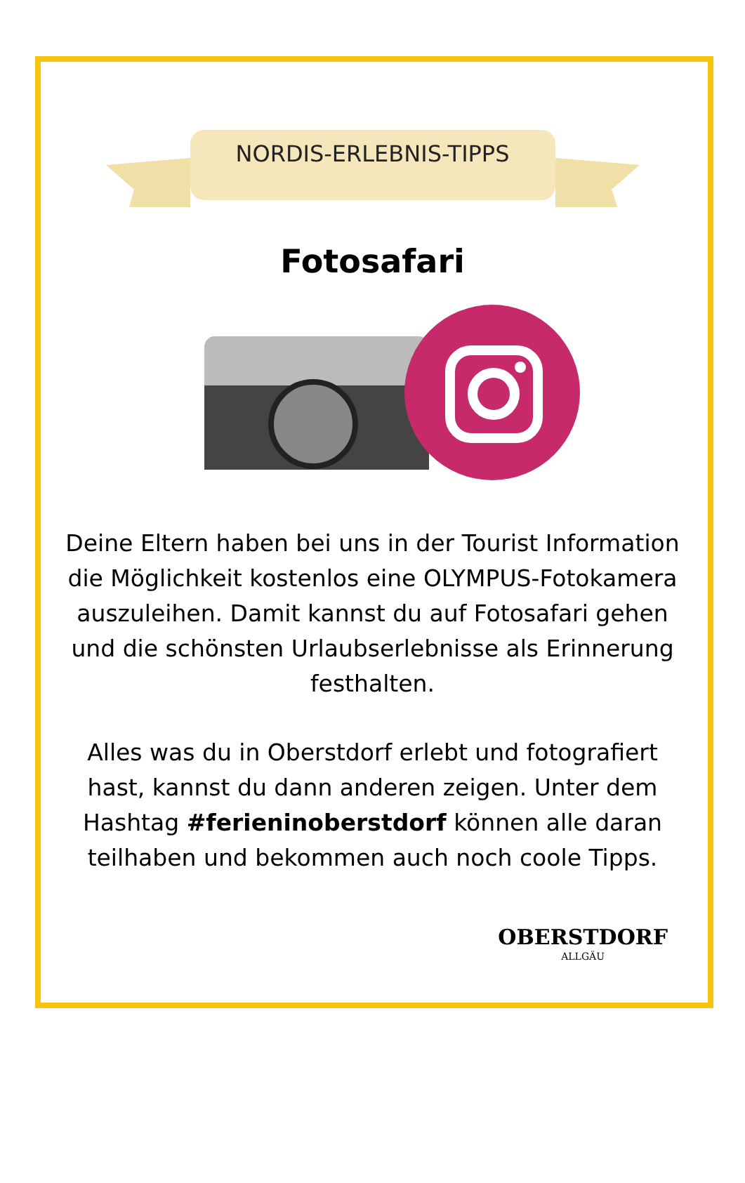NORDIS-ERLEBNIS-TIPPS
Fotosafari
Deine Eltern haben bei uns in der Tourist Information die Möglichkeit kostenlos eine OLYMPUS-Fotokamera auszuleihen. Damit kannst du auf Fotosafari gehen und die schönsten Urlaubserlebnisse als Erinnerung festhalten.
Alles was du in Oberstdorf erlebt und fotografiert hast, kannst du dann anderen zeigen. Unter dem Hashtag #ferieninoberstdorf können alle daran teilhaben und bekommen auch noch coole Tipps.
OBERSTDORF
ALLGÄU